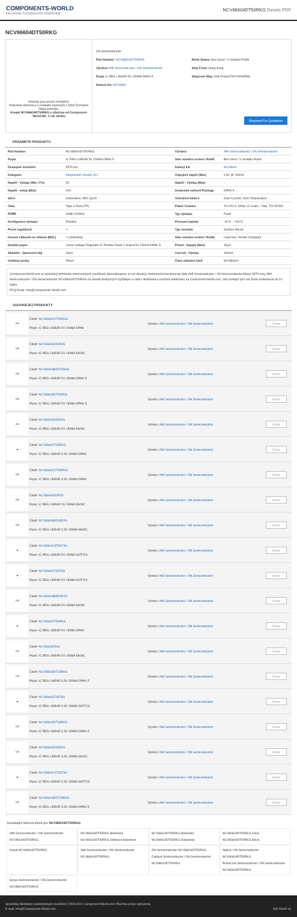COMPONENTS-WORLD
Electronic Components Distributor
NCV86604DT50RKG Details PDF
NCV86604DT50RKG
Obrázky jsou pouze orientační.
Podrobné informace o produktu naleznete v části Technické údaje produktu.
Koupit NCV86604DT50RKG s důvěrou od Component-World.HK, 1 rok záruka
ON Semiconductor
Part Number: NCV86604DT50RKG
RoHs Status: Bez olova / V souladu RoHS
Výrobce AMI Semiconductor / ON Semiconductor
Ship From: Hong Kong
Popis IC REG LINEAR 5V 150MA DPAK-5
Shipment Way: DHL/Fedex/TNT/UPS/EMS
Datový list: NCV8660
Request For Quotation
PARAMETR PRODUKTU
| Part Number | NCV86604DT50RKG | Výrobce | AMI Semiconductor / ON Semiconductor |
| Popis | IC REG LINEAR 5V 150MA DPAK-5 | Stav volného vedení / RoHS | Bez olova / V souladu RoHS |
| Dostupné množství | 5979 pcs | Datový list | NCV8660 |
| Kategorie | Integrované obvody (IC) | Odpojení napětí (Max) | 0.6V @ 150mA |
| Napětí - Výstup (Min / Fix) | 5V | Napětí - Výstup (Max) | - |
| Napětí - vstup (Max) | 40V | Dodavatel zařízení Package | DPAK-5 |
| Série | Automotive, AEC-Q100 | Ochranné funkce | Over Current, Over Temperature |
| Obal | Tape & Reel (TR) | Paket / krabice | TO-252-5, DPak (4 Leads + Tab), TO-252AD |
| PSRR | 60dB (100Hz) | Typ výstupu | Fixed |
| Konfigurace výstupu | Positive | Provozní teplota | -40°C ~ 150°C |
| Počet regulátorů | 1 | Typ montáže | Surface Mount |
| Úroveň citlivosti na vlhkost (MSL) | 1 (Unlimited) | Stav volného vedení / RoHS | Lead free / RoHS Compliant |
| Detailní popis | Linear Voltage Regulator IC Positive Fixed 1 Output 5V 150mA DPAK-5 | Proud - Supply (Max) | 40µA |
| Aktuální - Quiescent (Iq) | 30µA | Current - Výstup | 150mA |
| Ovládací prvky | Reset | Číslo základní části | NCV86604 |
Component-World.com je spolehlivý distributor elektronických součástek.Specializujeme se na všechny elektronické komponenty řady AMI Semiconductor / ON Semiconductor.Máme 5979 kusy AMI Semiconductor / ON Semiconductor NCV86604DT50RKG na skladě dostupných.Vyžádejte si citát z distributora součástí elektroniky na Component-World.com, náš prodejní tým vás bude kontaktovat do 24 hodin.
RFQ Email: info@Components-World.com
SOUVISEJÍCÍ PRODUKTY
ON
Část#: NCV8664CDT50RKG
Popis: IC REG LINEAR 5V 150MA DPAK
Výrobci: AMI Semiconductor / ON Semiconductor
Dotaz
ON
Část#: NCV86603D50R2G
Popis: IC REG LINEAR 5V 150MA 8SOIC
Výrobci: AMI Semiconductor / ON Semiconductor
Dotaz
ON
Část#: NCV86604BDT50RKG
Popis: IC REG LINEAR 5V 150MA DPAK-5
Výrobci: AMI Semiconductor / ON Semiconductor
Dotaz
ON
Část#: NCV86603DT50RKG
Popis: IC REG LINEAR 5V 150MA DPAK-5
Výrobci: AMI Semiconductor / ON Semiconductor
Dotaz
ON
Část#: NCV86604D50R2G
Popis: IC REG LINEAR 5V 150MA 8SOIC
Výrobci: AMI Semiconductor / ON Semiconductor
Dotaz
▰
Část#: NCV8664DT33RKG
Popis: IC REG LINEAR 3.3V 150MA DPAK
Výrobci: AMI Semiconductor / ON Semiconductor
Dotaz
ON
Část#: NCV8664CDT33RKG
Popis: IC REG LINEAR 3.3V 150MA DPAK
Výrobci: AMI Semiconductor / ON Semiconductor
Dotaz
ON
Část#: NCV8664D50R2G
Popis: IC REG LINEAR 5V 150MA 8SOIC
Výrobci: AMI Semiconductor / ON Semiconductor
Dotaz
ON
Část#: NCV86604BD33R2G
Popis: IC REG LINEAR 3.3V 150MA 8SOIC
Výrobci: AMI Semiconductor / ON Semiconductor
Dotaz
▰
Část#: NCV8664CST50T3G
Popis: IC REG LINEAR 5V 150MA SOT223
Výrobci: AMI Semiconductor / ON Semiconductor
Dotaz
▰
Část#: NCV8664ST50T3G
Popis: IC REG LINEAR 5V 150MA SOT223
Výrobci: AMI Semiconductor / ON Semiconductor
Dotaz
ON
Část#: NCV86604BD50R2G
Popis: IC REG LINEAR 5V 150MA 8SOIC
Výrobci: AMI Semiconductor / ON Semiconductor
Dotaz
▰
Část#: NCV8664DT50RKG
Popis: IC REG LINEAR 5V 150MA DPAK
Výrobci: AMI Semiconductor / ON Semiconductor
Dotaz
ON
Část#: NCV8664D50G
Popis: IC REG LINEAR 5V 150MA 8SOIC
Výrobci: AMI Semiconductor / ON Semiconductor
Dotaz
ON
Část#: NCV86603DT33RKG
Popis: IC REG LINEAR 3.3V 150MA DPAK-5
Výrobci: AMI Semiconductor / ON Semiconductor
Dotaz
▰
Část#: NCV8664ST33T3G
Popis: IC REG LINEAR 3.3V 150MA SOT223
Výrobci: AMI Semiconductor / ON Semiconductor
Dotaz
ON
Část#: NCV86604DT33RKG
Popis: IC REG LINEAR 3.3V 150MA DPAK-5
Výrobci: AMI Semiconductor / ON Semiconductor
Dotaz
ON
Část#: NCV86604D33R2G
Popis: IC REG LINEAR 3.3V 150MA 8SOIC
Výrobci: AMI Semiconductor / ON Semiconductor
Dotaz
▰
Část#: NCV8664CST33T3G
Popis: IC REG LINEAR 3.3V 150MA SOT223
Výrobci: AMI Semiconductor / ON Semiconductor
Dotaz
ON
Část#: NCV86604BDT33RKG
Popis: IC REG LINEAR 3.3V 150MA DPAK-5
Výrobci: AMI Semiconductor / ON Semiconductor
Dotaz
Související klíčová slova pro NCV86604DT50RKG
AMI Semiconductor / ON Semiconductor NCV86604DT50RKG.
NCV86604DT50RKG distributor
NCV86604DT50RKG Stáhnout datasheet.
NCV86604DT50RKG dodavatel
NCV86604DT50RKG Datasheet.
NCV86604DT50RKG Cena
NCV86604DT50RKG Stock.
koupit NCV86604DT50RKG.
AMI Semiconductor / ON Semiconductor NCV86604DT50RKG.
ON Semiconductor NCV86604DT50RKG.
Catalyst Semiconductor / ON Semiconductor NCV86604DT50RKG.
Aptina / ON Semiconductor NCV86604DT50RKG.
PulseCore Semiconductor / ON Semiconductor NCV86604DT50RKG.
Sanyo Semiconductor / ON Semiconductor NCV86604DT50RKG.
Spolehlivý distributor elektronických součástí © 2003-2021 Component-World.com Všechna práva vyhrazena.
E-mail: info@Components-World.com ISO RoHS UL